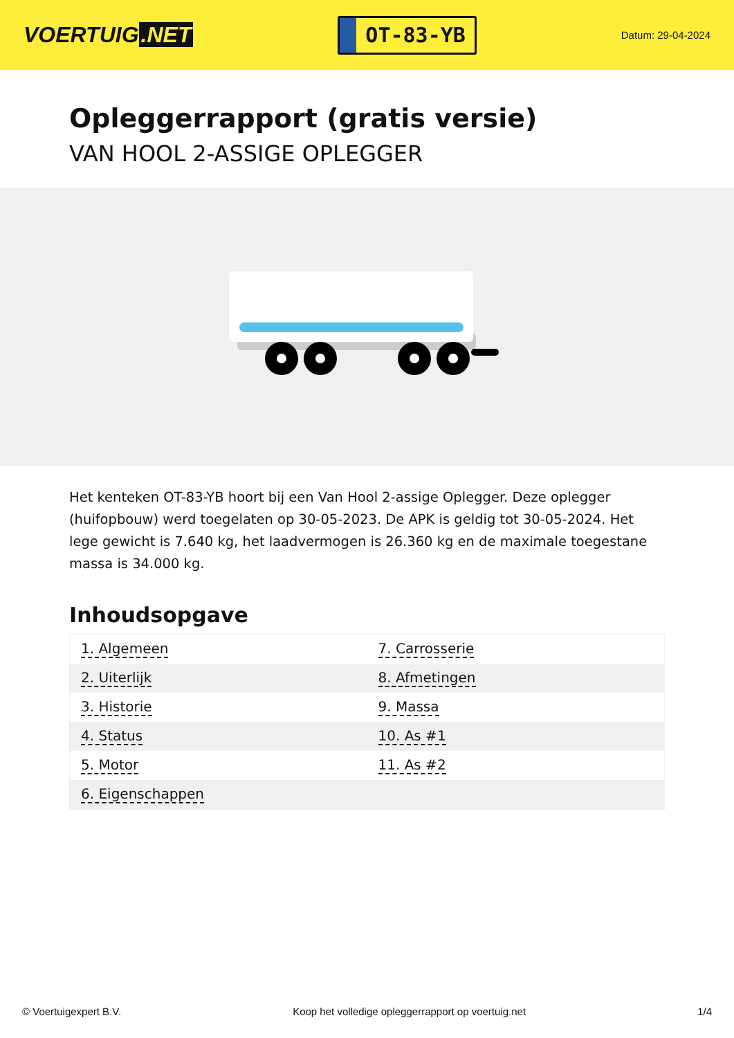VOERTUIG.NET
OT-83-YB
Datum: 29-04-2024
Opleggerrapport (gratis versie)
VAN HOOL 2-ASSIGE OPLEGGER
Het kenteken OT-83-YB hoort bij een Van Hool 2-assige Oplegger. Deze oplegger (huifopbouw) werd toegelaten op 30-05-2023. De APK is geldig tot 30-05-2024. Het lege gewicht is 7.640 kg, het laadvermogen is 26.360 kg en de maximale toegestane massa is 34.000 kg.
Inhoudsopgave
| 1. Algemeen | 7. Carrosserie |
| 2. Uiterlijk | 8. Afmetingen |
| 3. Historie | 9. Massa |
| 4. Status | 10. As #1 |
| 5. Motor | 11. As #2 |
| 6. Eigenschappen | |
© Voertuigexpert B.V. Koop het volledige opleggerrapport op voertuig.net
1/4